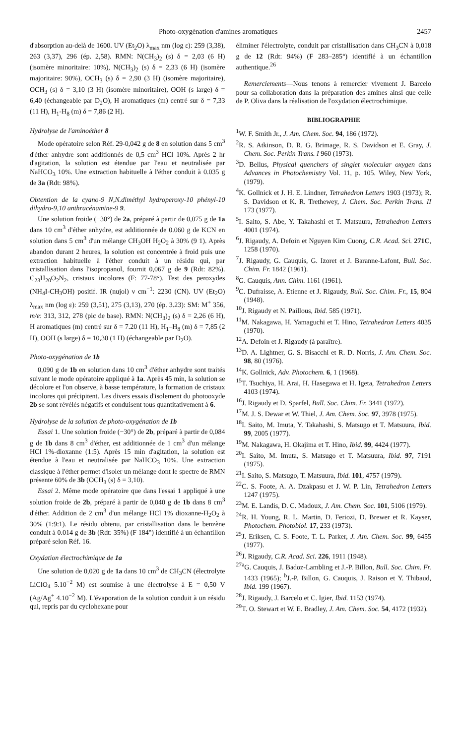Photo-oxygénation d'amines aromatiques 2457
d'absorption au-delà de 1600. UV (Et<sub>2</sub>O) λ<sub>max</sub> nm (log ε): 259 (3,38), 263 (3,37), 296 (ép. 2,58). RMN: N(CH<sub>3</sub>)<sub>2</sub> (s) δ = 2,03 (6 H) (isomère minoritaire: 10%), N(CH<sub>3</sub>)<sub>2</sub> (s) δ = 2,33 (6 H) (isomère majoritaire: 90%), OCH<sub>3</sub> (s) δ = 2,90 (3 H) (isomère majoritaire), OCH<sub>3</sub> (s) δ = 3,10 (3 H) (isomère minoritaire), OOH (s large) δ = 6,40 (échangeable par D<sub>2</sub>O), H aromatiques (m) centré sur δ = 7,33 (11 H), H<sub>1</sub>-H<sub>8</sub> (m) δ = 7,86 (2 H).
Hydrolyse de l'aminoéther 8
Mode opératoire selon Réf. 29-0,042 g de 8 en solution dans 5 cm<sup>3</sup> d'éther anhydre sont additionnés de 0,5 cm<sup>3</sup> HCl 10%. Après 2 hr d'agitation, la solution est étendue par l'eau et neutralisée par NaHCO<sub>3</sub> 10%. Une extraction habituelle à l'éther conduit à 0.035 g de 3a (Rdt: 98%).
Obtention de la cyano-9 N,N.diméthyl hydroperoxy-10 phényl-10 dihydro-9,10 anthracénamine-9 9.
Une solution froide (−30°) de 2a, préparé à partir de 0,075 g de 1a dans 10 cm<sup>3</sup> d'éther anhydre, est additionnée de 0.060 g de KCN en solution dans 5 cm<sup>3</sup> d'un mélange CH<sub>3</sub>OH H<sub>2</sub>O<sub>2</sub> à 30% (9 1). Après abandon durant 2 heures, la solution est concentrée à froid puis une extraction habituelle à l'éther conduit à un résidu qui, par cristallisation dans l'isopropanol, fournit 0,067 g de 9 (Rdt: 82%). C<sub>23</sub>H<sub>20</sub>O<sub>2</sub>N<sub>2</sub>, cristaux incolores (F: 77-78°). Test des peroxydes (NH<sub>4</sub>I-CH<sub>3</sub>OH) positif. IR (nujol) ν cm<sup>−1</sup>: 2230 (CN). UV (Et<sub>2</sub>O) λ<sub>max</sub> nm (log ε): 259 (3,51), 275 (3,13), 270 (ép. 3.23): SM: M<sup>+</sup> 356, m/e: 313, 312, 278 (pic de base). RMN: N(CH<sub>3</sub>)<sub>2</sub> (s) δ = 2,26 (6 H), H aromatiques (m) centré sur δ = 7.20 (11 H), H<sub>1</sub>–H<sub>8</sub> (m) δ = 7,85 (2 H), OOH (s large) δ = 10,30 (1 H) (échangeable par D<sub>2</sub>O).
Photo-oxygénation de 1b
0,090 g de 1b en solution dans 10 cm<sup>3</sup> d'éther anhydre sont traités suivant le mode opératoire appliqué à 1a. Après 45 min, la solution se décolore et l'on observe, à basse température, la formation de cristaux incolores qui précipitent. Les divers essais d'isolement du photooxyde 2b se sont révélés négatifs et conduisent tous quantitativement à 6.
Hydrolyse de la solution de photo-oxygénation de 1b
Essai 1. Une solution froide (−30°) de 2b, préparé à partir de 0,084 g de 1b dans 8 cm<sup>3</sup> d'éther, est additionnée de 1 cm<sup>3</sup> d'un mélange HCl 1%-dioxanne (1:5). Après 15 min d'agitation, la solution est étendue à l'eau et neutralisée par NaHCO<sub>3</sub> 10%. Une extraction classique à l'éther permet d'isoler un mélange dont le spectre de RMN présente 60% de 3b (OCH<sub>3</sub> (s) δ = 3,10).
Essai 2. Même mode opératoire que dans l'essai 1 appliqué à une solution froide de 2b, préparé à partir de 0,040 g de 1b dans 8 cm<sup>3</sup> d'éther. Addition de 2 cm<sup>3</sup> d'un mélange HCl 1% dioxanne-H<sub>2</sub>O<sub>2</sub> à 30% (1:9:1). Le résidu obtenu, par cristallisation dans le benzène conduit à 0.014 g de 3b (Rdt: 35%) (F 184°) identifié à un échantillon préparé selon Réf. 16.
Oxydation électrochimique de 1a
Une solution de 0,020 g de 1a dans 10 cm<sup>3</sup> de CH<sub>3</sub>CN (électrolyte LiClO<sub>4</sub> 5.10<sup>−2</sup> M) est soumise à une électrolyse à E = 0,50 V (Ag/Ag<sup>+</sup> 4.10<sup>−2</sup> M). L'évaporation de la solution conduit à un résidu qui, repris par du cyclohexane pour
éliminer l'électrolyte, conduit par cristallisation dans CH<sub>3</sub>CN à 0,018 g de 12 (Rdt: 94%) (F 283–285°) identifié à un échantillon authentique.<sup>26</sup>
Remerciements—Nous tenons à remercier vivement J. Barcelo pour sa collaboration dans la préparation des amines ainsi que celle de P. Oliva dans la réalisation de l'oxydation électrochimique.
BIBLIOGRAPHIE
<sup>1</sup> W. F. Smith Jr., J. Am. Chem. Soc. 94, 186 (1972).
<sup>2</sup> R. S. Atkinson, D. R. G. Brimage, R. S. Davidson et E. Gray, J. Chem. Soc. Perkin Trans. I 960 (1973).
<sup>3</sup> D. Bellus, Physical quenchers of singlet molecular oxygen dans Advances in Photochemistry Vol. 11, p. 105. Wiley, New York, (1979).
<sup>4</sup> K. Gollnick et J. H. E. Lindner, Tetrahedron Letters 1903 (1973); R. S. Davidson et K. R. Trethewey, J. Chem. Soc. Perkin Trans. II 173 (1977).
<sup>5</sup> I. Saito, S. Abe, Y. Takahashi et T. Matsuura, Tetrahedron Letters 4001 (1974).
<sup>6</sup> J. Rigaudy, A. Defoin et Nguyen Kim Cuong, C.R. Acad. Sci. 271C, 1258 (1970).
<sup>7</sup> J. Rigaudy, G. Cauquis, G. Izoret et J. Baranne-Lafont, Bull. Soc. Chim. Fr. 1842 (1961).
<sup>8</sup> G. Cauquis, Ann. Chim. 1161 (1961).
<sup>9</sup>C. Dufraisse, A. Etienne et J. Rigaudy, Bull. Soc. Chim. Fr., 15, 804 (1948).
<sup>10</sup> J. Rigaudy et N. Paillous, Ibid. 585 (1971).
<sup>11</sup> M. Nakagawa, H. Yamaguchi et T. Hino, Tetrahedron Letters 4035 (1970).
<sup>12</sup> A. Defoin et J. Rigaudy (à paraître).
<sup>13</sup> D. A. Lightner, G. S. Bisacchi et R. D. Norris, J. Am. Chem. Soc. 98, 80 (1976).
<sup>14</sup> K. Gollnick, Adv. Photochem. 6, 1 (1968).
<sup>15</sup> T. Tsuchiya, H. Arai, H. Hasegawa et H. Igeta, Tetrahedron Letters 4103 (1974).
<sup>16</sup> J. Rigaudy et D. Sparfel, Bull. Soc. Chim. Fr. 3441 (1972).
<sup>17</sup> M. J. S. Dewar et W. Thiel, J. Am. Chem. Soc. 97, 3978 (1975).
<sup>18</sup> I. Saito, M. Imuta, Y. Takahashi, S. Matsugo et T. Matsuura, Ibid. 99, 2005 (1977).
<sup>19</sup> M. Nakagawa, H. Okajima et T. Hino, Ibid. 99, 4424 (1977).
<sup>20</sup> I. Saito, M. Imuta, S. Matsugo et T. Matsuura, Ibid. 97, 7191 (1975).
<sup>21</sup> I. Saito, S. Matsugo, T. Matsuura, Ibid. 101, 4757 (1979).
<sup>22</sup>C. S. Foote, A. A. Dzakpasu et J. W. P. Lin, Tetrahedron Letters 1247 (1975).
<sup>23</sup> M. E. Landis, D. C. Madoux, J. Am. Chem. Soc. 101, 5106 (1979).
<sup>24</sup> R. H. Young, R. L. Martin, D. Feriozi, D. Brewer et R. Kayser, Photochem. Photobiol. 17, 233 (1973).
<sup>25</sup> J. Eriksen, C. S. Foote, T. L. Parker, J. Am. Chem. Soc. 99, 6455 (1977).
<sup>26</sup> J. Rigaudy, C.R. Acad. Sci. 226, 1911 (1948).
<sup>27a</sup>G. Cauquis, J. Badoz-Lambling et J.-P. Billon, Bull. Soc. Chim. Fr. 1433 (1965); <sup>b</sup>J.-P. Billon, G. Cauquis, J. Raison et Y. Thibaud, Ibid. 199 (1967).
<sup>28</sup> J. Rigaudy, J. Barcelo et C. Igier, Ibid. 1153 (1974).
<sup>29</sup> T. O. Stewart et W. E. Bradley, J. Am. Chem. Soc. 54, 4172 (1932).